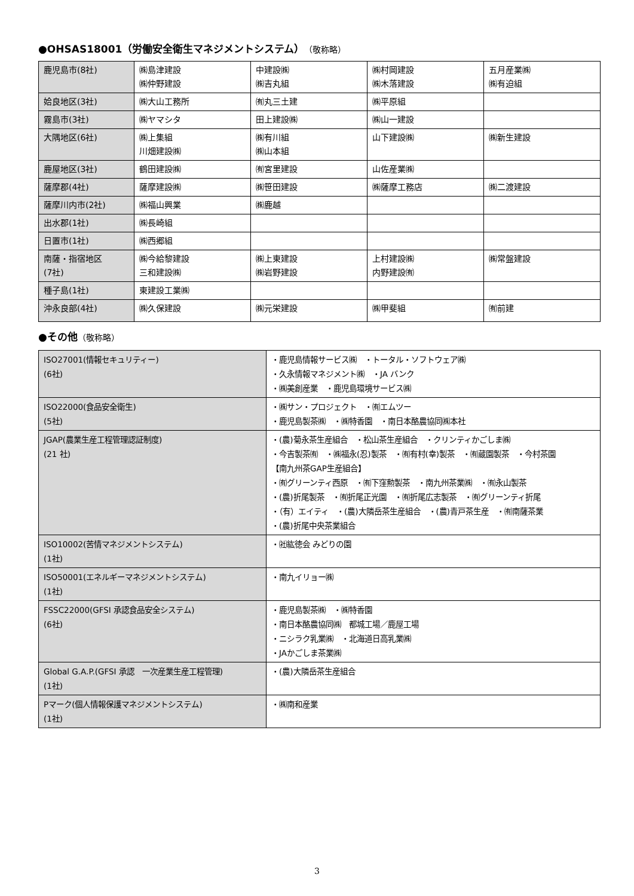●OHSAS18001（労働安全衛生マネジメントシステム）（敬称略）
| 鹿児島市(8社) | ㈱島津建設 ㈱仲野建設 | 中建設㈱ ㈱吉丸組 | ㈱村岡建設 ㈱木落建設 | 五月産業㈱ ㈱有迫組 |
| 姶良地区(3社) | ㈱大山工務所 | ㈲丸三土建 | ㈱平原組 | |
| 霧島市(3社) | ㈱ヤマシタ | 田上建設㈱ | ㈱山一建設 | |
| 大隅地区(6社) | ㈱上集組 川畑建設㈱ | ㈱有川組 ㈱山本組 | 山下建設㈱ | ㈱新生建設 |
| 鹿屋地区(3社) | 鶴田建設㈱ | ㈲宮里建設 | 山佐産業㈱ | |
| 薩摩郡(4社) | 薩摩建設㈱ | ㈱笹田建設 | ㈱薩摩工務店 | ㈱二渡建設 |
| 薩摩川内市(2社) | ㈱福山興業 | ㈱鹿越 | | |
| 出水郡(1社) | ㈱長崎組 | | | |
| 日置市(1社) | ㈱西郷組 | | | |
| 南薩・指宿地区 (7社) | ㈱今給黎建設 三和建設㈱ | ㈱上東建設 ㈱岩野建設 | 上村建設㈱ 内野建設㈲ | ㈱常盤建設 |
| 種子島(1社) | 東建設工業㈱ | | | |
| 沖永良部(4社) | ㈱久保建設 | ㈱元栄建設 | ㈱甲斐組 | ㈲前建 |
●その他（敬称略）
| ISO27001(情報セキュリティー) (6社) | ・鹿児島情報サービス㈱ ・トータル・ソフトウェア㈱ ・久永情報マネジメント㈱ ・JA バンク ・㈱美創産業 ・鹿児島環境サービス㈱ |
| ISO22000(食品安全衛生) (5社) | ・㈱サン・プロジェクト ・㈲エムツー ・鹿児島製茶㈱ ・㈱特香園 ・南日本酪農協同㈱本社 |
| JGAP(農業生産工程管理認証制度) (21 社) | ・(農)菊永茶生産組合 ・松山茶生産組合 ・クリンティかごしま㈱ ・今吉製茶㈲ ・㈱福永(忍)製茶 ・㈲有村(幸)製茶 ・㈲蔵園製茶 ・今村茶園 【南九州茶GAP生産組合】 ・㈲グリーンティ西原 ・㈲下窪勲製茶 ・南九州茶業㈱ ・㈲永山製茶 ・(農)折尾製茶 ・㈲折尾正光園 ・㈲折尾広志製茶 ・㈲グリーンティ折尾 ・（有）エイティ ・(農)大隣岳茶生産組合 ・(農)青戸茶生産 ・㈲南薩茶業 ・(農)折尾中央茶業組合 |
| ISO10002(苦情マネジメントシステム) (1社) | ・㈳紘徳会 みどりの園 |
| ISO50001(エネルギーマネジメントシステム) (1社) | ・南九イリョー㈱ |
| FSSC22000(GFSI 承認食品安全システム) (6社) | ・鹿児島製茶㈱ ・㈱特香園 ・南日本酪農協同㈱ 都城工場／鹿屋工場 ・ニシラク乳業㈱ ・北海道日高乳業㈱ ・JAかごしま茶業㈱ |
| Global G.A.P.(GFSI 承認 一次産業生産工程管理) (1社) | ・(農)大隣岳茶生産組合 |
| Pマーク(個人情報保護マネジメントシステム) (1社) | ・㈱南和産業 |
3